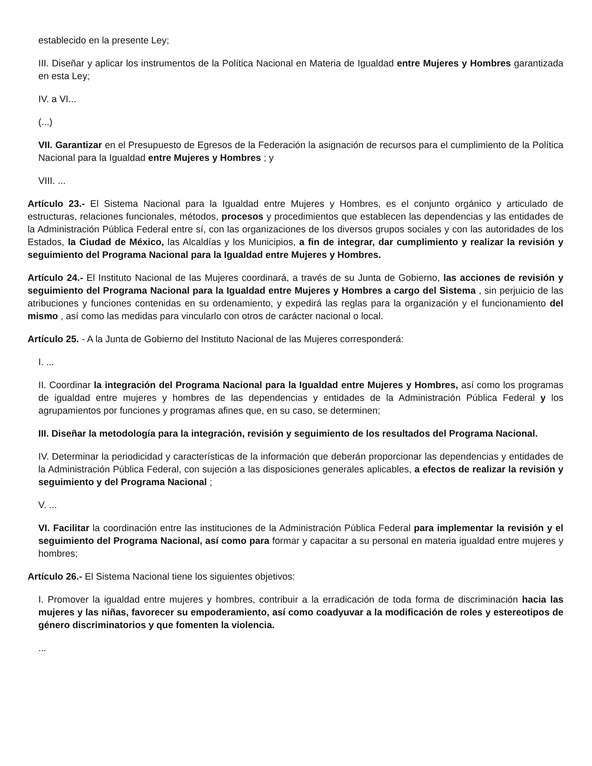establecido en la presente Ley;
III. Diseñar y aplicar los instrumentos de la Política Nacional en Materia de Igualdad entre Mujeres y Hombres garantizada en esta Ley;
IV. a VI...
(...)
VII. Garantizar en el Presupuesto de Egresos de la Federación la asignación de recursos para el cumplimiento de la Política Nacional para la Igualdad entre Mujeres y Hombres ; y
VIII. ...
Artículo 23.- El Sistema Nacional para la Igualdad entre Mujeres y Hombres, es el conjunto orgánico y articulado de estructuras, relaciones funcionales, métodos, procesos y procedimientos que establecen las dependencias y las entidades de la Administración Pública Federal entre sí, con las organizaciones de los diversos grupos sociales y con las autoridades de los Estados, la Ciudad de México, las Alcaldías y los Municipios, a fin de integrar, dar cumplimiento y realizar la revisión y seguimiento del Programa Nacional para la Igualdad entre Mujeres y Hombres.
Artículo 24.- El Instituto Nacional de las Mujeres coordinará, a través de su Junta de Gobierno, las acciones de revisión y seguimiento del Programa Nacional para la Igualdad entre Mujeres y Hombres a cargo del Sistema , sin perjuicio de las atribuciones y funciones contenidas en su ordenamiento, y expedirá las reglas para la organización y el funcionamiento del mismo , así como las medidas para vincularlo con otros de carácter nacional o local.
Artículo 25. - A la Junta de Gobierno del Instituto Nacional de las Mujeres corresponderá:
I. ...
II. Coordinar la integración del Programa Nacional para la Igualdad entre Mujeres y Hombres, así como los programas de igualdad entre mujeres y hombres de las dependencias y entidades de la Administración Pública Federal y los agrupamientos por funciones y programas afines que, en su caso, se determinen;
III. Diseñar la metodología para la integración, revisión y seguimiento de los resultados del Programa Nacional.
IV. Determinar la periodicidad y características de la información que deberán proporcionar las dependencias y entidades de la Administración Pública Federal, con sujeción a las disposiciones generales aplicables, a efectos de realizar la revisión y seguimiento y del Programa Nacional ;
V. ...
VI. Facilitar la coordinación entre las instituciones de la Administración Pública Federal para implementar la revisión y el seguimiento del Programa Nacional, así como para formar y capacitar a su personal en materia igualdad entre mujeres y hombres;
Artículo 26.- El Sistema Nacional tiene los siguientes objetivos:
I. Promover la igualdad entre mujeres y hombres, contribuir a la erradicación de toda forma de discriminación hacia las mujeres y las niñas, favorecer su empoderamiento, así como coadyuvar a la modificación de roles y estereotipos de género discriminatorios y que fomenten la violencia.
...